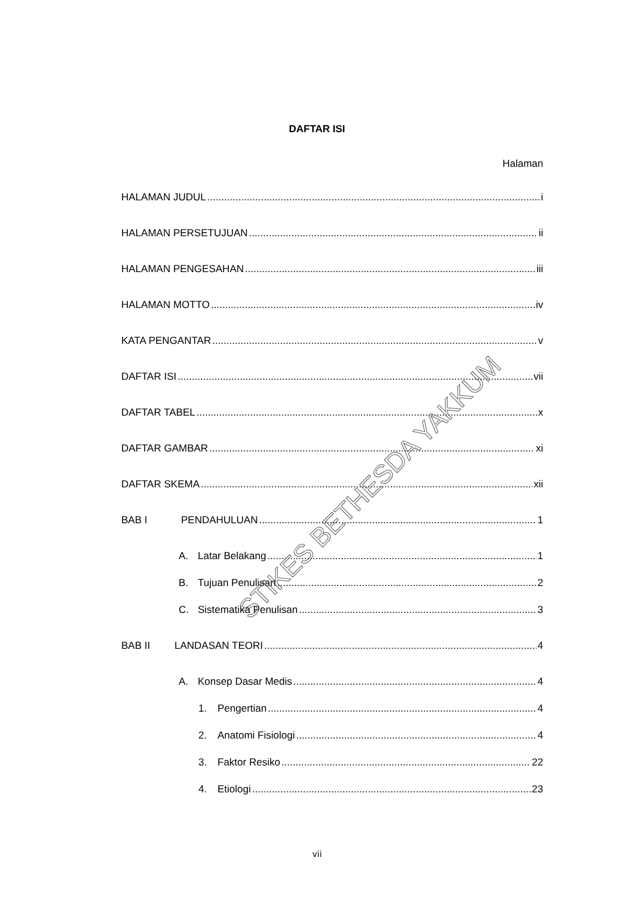DAFTAR ISI
Halaman
HALAMAN JUDUL i
HALAMAN PERSETUJUAN ii
HALAMAN PENGESAHAN iii
HALAMAN MOTTO iv
KATA PENGANTAR v
DAFTAR ISI vii
DAFTAR TABEL x
DAFTAR GAMBAR xi
DAFTAR SKEMA xii
BAB I PENDAHULUAN 1
A. Latar Belakang 1
B. Tujuan Penulisan 2
C. Sistematika Penulisan 3
BAB II LANDASAN TEORI 4
A. Konsep Dasar Medis 4
1. Pengertian 4
2. Anatomi Fisiologi 4
3. Faktor Resiko 22
4. Etiologi 23
STIKES BETHESDA YAKKUM
vii